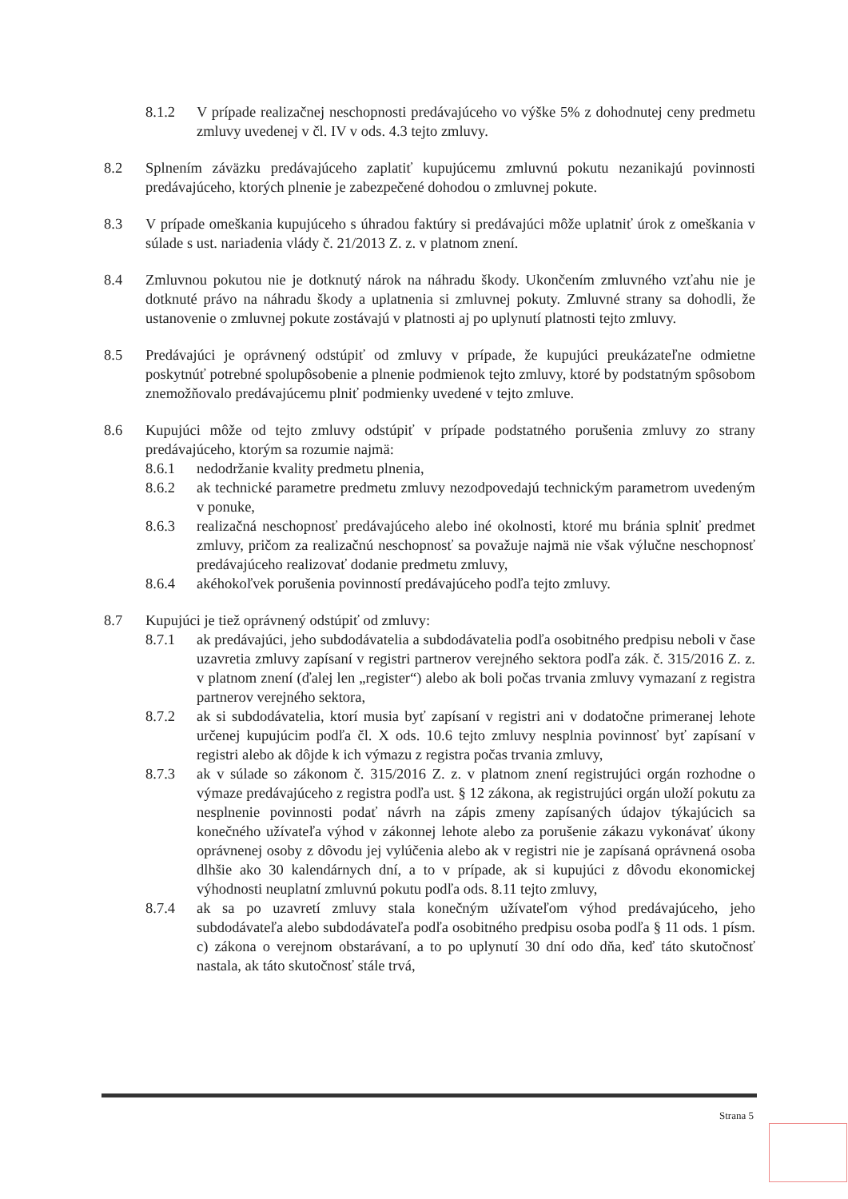8.1.2 V prípade realizačnej neschopnosti predávajúceho vo výške 5% z dohodnutej ceny predmetu zmluvy uvedenej v čl. IV v ods. 4.3 tejto zmluvy.
8.2 Splnením záväzku predávajúceho zaplatiť kupujúcemu zmluvnú pokutu nezanikajú povinnosti predávajúceho, ktorých plnenie je zabezpečené dohodou o zmluvnej pokute.
8.3 V prípade omeškania kupujúceho s úhradou faktúry si predávajúci môže uplatniť úrok z omeškania v súlade s ust. nariadenia vlády č. 21/2013 Z. z. v platnom znení.
8.4 Zmluvnou pokutou nie je dotknutý nárok na náhradu škody. Ukončením zmluvného vzťahu nie je dotknuté právo na náhradu škody a uplatnenia si zmluvnej pokuty. Zmluvné strany sa dohodli, že ustanovenie o zmluvnej pokute zostávajú v platnosti aj po uplynutí platnosti tejto zmluvy.
8.5 Predávajúci je oprávnený odstúpiť od zmluvy v prípade, že kupujúci preukázateľne odmietne poskytnúť potrebné spolupôsobenie a plnenie podmienok tejto zmluvy, ktoré by podstatným spôsobom znemožňovalo predávajúcemu plniť podmienky uvedené v tejto zmluve.
8.6 Kupujúci môže od tejto zmluvy odstúpiť v prípade podstatného porušenia zmluvy zo strany predávajúceho, ktorým sa rozumie najmä:
8.6.1 nedodržanie kvality predmetu plnenia,
8.6.2 ak technické parametre predmetu zmluvy nezodpovedajú technickým parametrom uvedeným v ponuke,
8.6.3 realizačná neschopnosť predávajúceho alebo iné okolnosti, ktoré mu bránia splniť predmet zmluvy, pričom za realizačnú neschopnosť sa považuje najmä nie však výlučne neschopnosť predávajúceho realizovať dodanie predmetu zmluvy,
8.6.4 akéhokoľvek porušenia povinností predávajúceho podľa tejto zmluvy.
8.7 Kupujúci je tiež oprávnený odstúpiť od zmluvy:
8.7.1 ak predávajúci, jeho subdodávatelia a subdodávatelia podľa osobitného predpisu neboli v čase uzavretia zmluvy zapísaní v registri partnerov verejného sektora podľa zák. č. 315/2016 Z. z. v platnom znení (ďalej len „register“) alebo ak boli počas trvania zmluvy vymazaní z registra partnerov verejného sektora,
8.7.2 ak si subdodávatelia, ktorí musia byť zapísaní v registri ani v dodatočne primeranej lehote určenej kupujúcim podľa čl. X ods. 10.6 tejto zmluvy nesplnia povinnosť byť zapísaní v registri alebo ak dôjde k ich výmazu z registra počas trvania zmluvy,
8.7.3 ak v súlade so zákonom č. 315/2016 Z. z. v platnom znení registrujúci orgán rozhodne o výmaze predávajúceho z registra podľa ust. § 12 zákona, ak registrujúci orgán uloží pokutu za nesplnenie povinnosti podať návrh na zápis zmeny zapísaných údajov týkajúcich sa konečného užívateľa výhod v zákonnej lehote alebo za porušenie zákazu vykonávať úkony oprávnenej osoby z dôvodu jej vylúčenia alebo ak v registri nie je zapísaná oprávnená osoba dlhšie ako 30 kalendárnych dní, a to v prípade, ak si kupujúci z dôvodu ekonomickej výhodnosti neuplatní zmluvnú pokutu podľa ods. 8.11 tejto zmluvy,
8.7.4 ak sa po uzavretí zmluvy stala konečným užívateľom výhod predávajúceho, jeho subdodávateľa alebo subdodávateľa podľa osobitného predpisu osoba podľa § 11 ods. 1 písm. c) zákona o verejnom obstarávaní, a to po uplynutí 30 dní odo dňa, keď táto skutočnosť nastala, ak táto skutočnosť stále trvá,
Strana 5